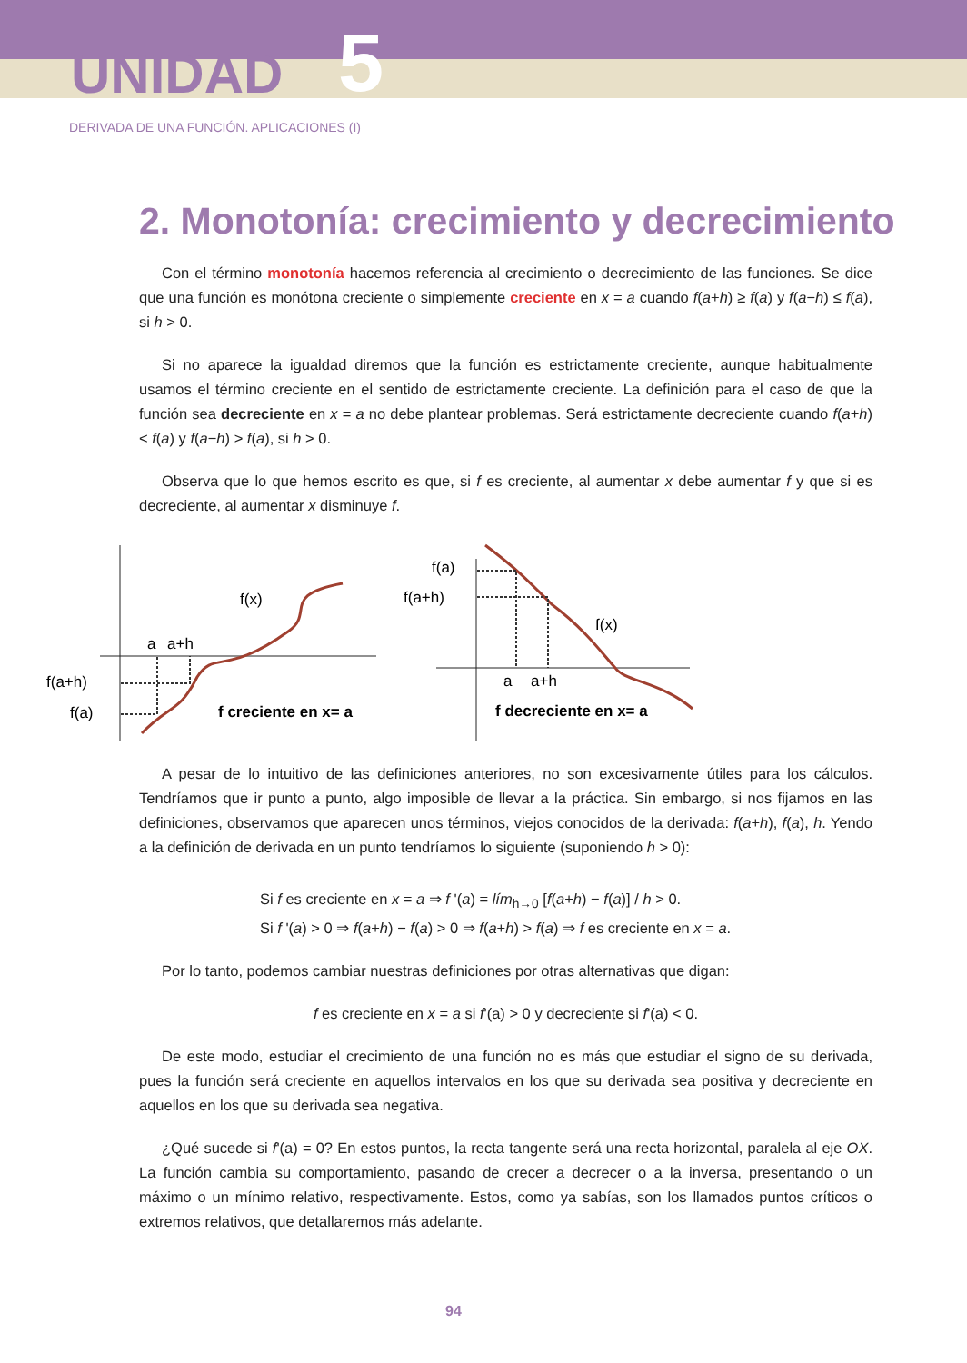UNIDAD 5
DERIVADA DE UNA FUNCIÓN. APLICACIONES (I)
2. Monotonía: crecimiento y decrecimiento
Con el término monotonía hacemos referencia al crecimiento o decrecimiento de las funciones. Se dice que una función es monótona creciente o simplemente creciente en x = a cuando f(a+h) ≥ f(a) y f(a−h) ≤ f(a), si h > 0.
Si no aparece la igualdad diremos que la función es estrictamente creciente, aunque habitualmente usamos el término creciente en el sentido de estrictamente creciente. La definición para el caso de que la función sea decreciente en x = a no debe plantear problemas. Será estrictamente decreciente cuando f(a+h) < f(a) y f(a−h) > f(a), si h > 0.
Observa que lo que hemos escrito es que, si f es creciente, al aumentar x debe aumentar f y que si es decreciente, al aumentar x disminuye f.
a
a+h
f(x)
f(a+h)
f(a)
f creciente en x= a
f(a)
f(a+h)
f(x)
a
a+h
f decreciente en x= a
A pesar de lo intuitivo de las definiciones anteriores, no son excesivamente útiles para los cálculos. Tendríamos que ir punto a punto, algo imposible de llevar a la práctica. Sin embargo, si nos fijamos en las definiciones, observamos que aparecen unos términos, viejos conocidos de la derivada: f(a+h), f(a), h. Yendo a la definición de derivada en un punto tendríamos lo siguiente (suponiendo h > 0):
Si f es creciente en x = a ⇒ f '(a) = lím<sub>h→0</sub> [f(a+h) − f(a)] / h > 0.
Si f '(a) > 0 ⇒ f(a+h) − f(a) > 0 ⇒ f(a+h) > f(a) ⇒ f es creciente en x = a.
Por lo tanto, podemos cambiar nuestras definiciones por otras alternativas que digan:
f es creciente en x = a si f'(a) > 0 y decreciente si f'(a) < 0.
De este modo, estudiar el crecimiento de una función no es más que estudiar el signo de su derivada, pues la función será creciente en aquellos intervalos en los que su derivada sea positiva y decreciente en aquellos en los que su derivada sea negativa.
¿Qué sucede si f'(a) = 0? En estos puntos, la recta tangente será una recta horizontal, paralela al eje OX. La función cambia su comportamiento, pasando de crecer a decrecer o a la inversa, presentando o un máximo o un mínimo relativo, respectivamente. Estos, como ya sabías, son los llamados puntos críticos o extremos relativos, que detallaremos más adelante.
94